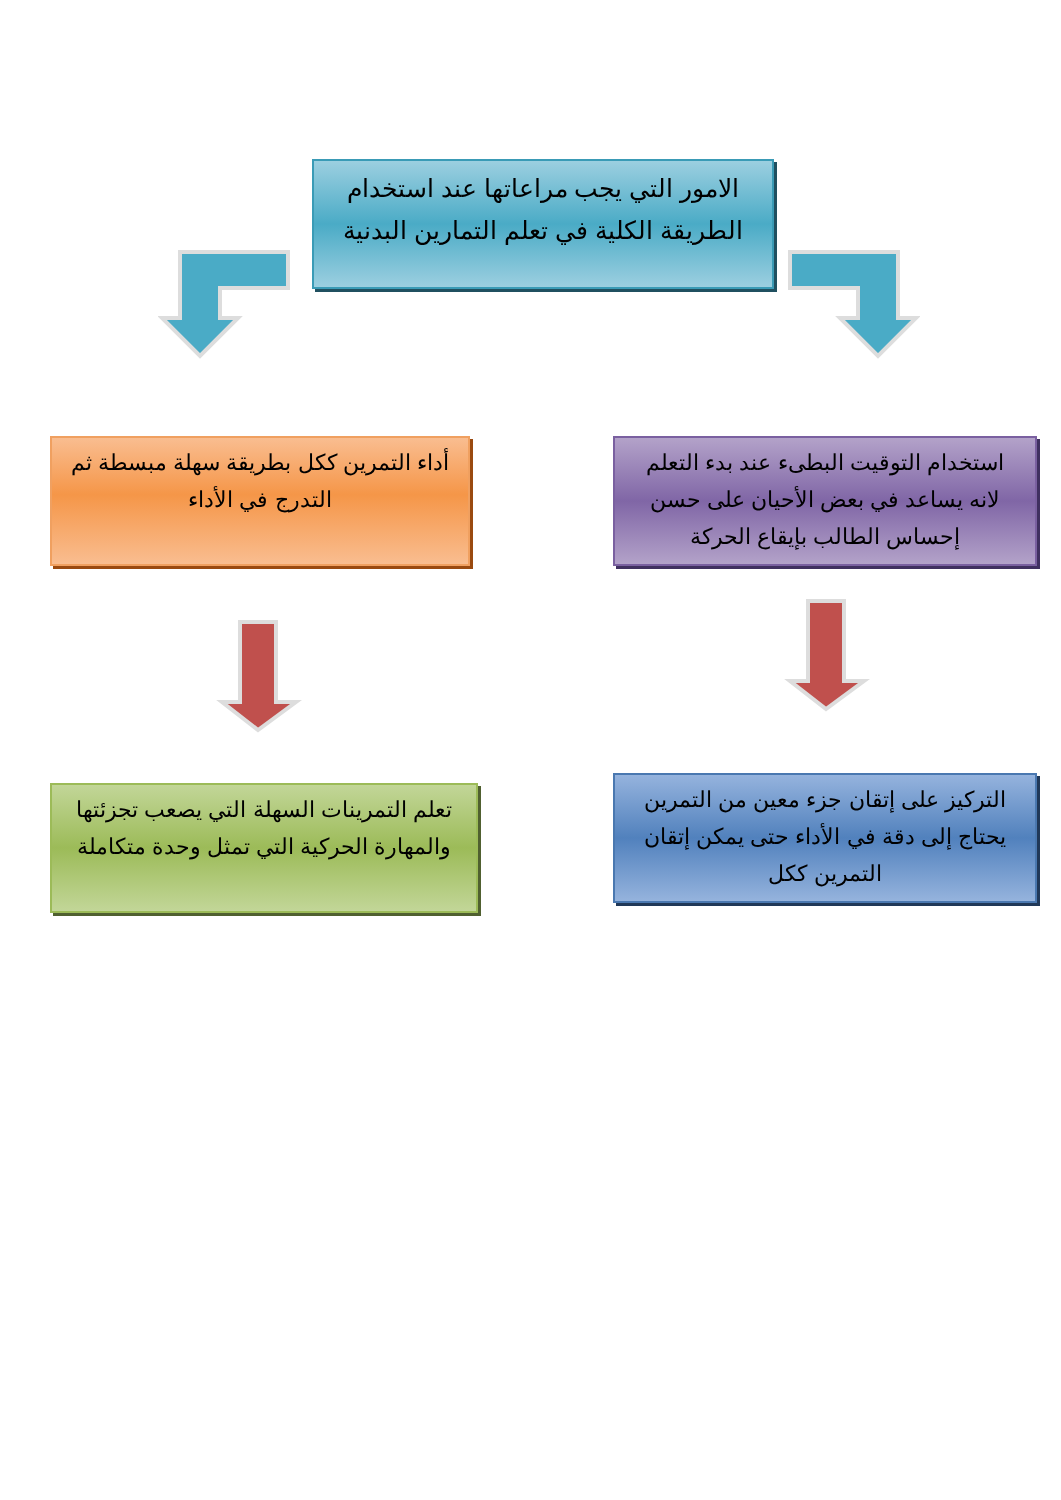الامور التي يجب مراعاتها عند استخدام الطريقة الكلية في تعلم التمارين البدنية
استخدام التوقيت البطىء عند بدء التعلم لانه يساعد في بعض الأحيان على حسن إحساس الطالب بإيقاع الحركة
أداء التمرين ككل بطريقة سهلة مبسطة ثم التدرج في الأداء
التركيز على إتقان جزء معين من التمرين يحتاج إلى دقة في الأداء حتى يمكن إتقان التمرين ككل
تعلم التمرينات السهلة التي يصعب تجزئتها والمهارة الحركية التي تمثل وحدة متكاملة